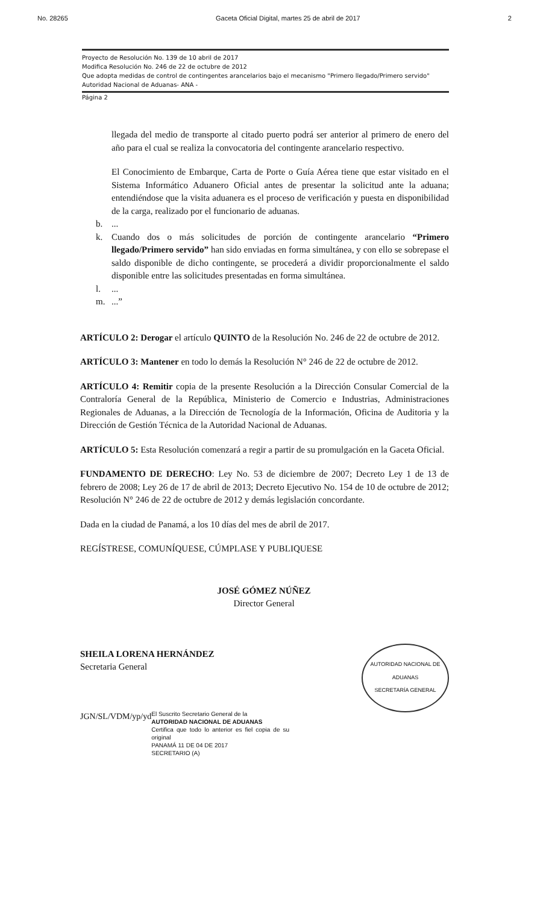No. 28265 Gaceta Oficial Digital, martes 25 de abril de 2017 2
Proyecto de Resolución No. 139 de 10 abril de 2017
Modifica Resolución No. 246 de 22 de octubre de 2012
Que adopta medidas de control de contingentes arancelarios bajo el mecanismo "Primero llegado/Primero servido"
Autoridad Nacional de Aduanas- ANA -
Página 2
llegada del medio de transporte al citado puerto podrá ser anterior al primero de enero del año para el cual se realiza la convocatoria del contingente arancelario respectivo.
El Conocimiento de Embarque, Carta de Porte o Guía Aérea tiene que estar visitado en el Sistema Informático Aduanero Oficial antes de presentar la solicitud ante la aduana; entendiéndose que la visita aduanera es el proceso de verificación y puesta en disponibilidad de la carga, realizado por el funcionario de aduanas.
b....
k. Cuando dos o más solicitudes de porción de contingente arancelario “Primero llegado/Primero servido” han sido enviadas en forma simultánea, y con ello se sobrepase el saldo disponible de dicho contingente, se procederá a dividir proporcionalmente el saldo disponible entre las solicitudes presentadas en forma simultánea.
l....
m....”
ARTÍCULO 2: Derogar el artículo QUINTO de la Resolución No. 246 de 22 de octubre de 2012.
ARTÍCULO 3: Mantener en todo lo demás la Resolución N° 246 de 22 de octubre de 2012.
ARTÍCULO 4: Remitir copia de la presente Resolución a la Dirección Consular Comercial de la Contraloría General de la República, Ministerio de Comercio e Industrias, Administraciones Regionales de Aduanas, a la Dirección de Tecnología de la Información, Oficina de Auditoria y la Dirección de Gestión Técnica de la Autoridad Nacional de Aduanas.
ARTÍCULO 5: Esta Resolución comenzará a regir a partir de su promulgación en la Gaceta Oficial.
FUNDAMENTO DE DERECHO: Ley No. 53 de diciembre de 2007; Decreto Ley 1 de 13 de febrero de 2008; Ley 26 de 17 de abril de 2013; Decreto Ejecutivo No. 154 de 10 de octubre de 2012; Resolución N° 246 de 22 de octubre de 2012 y demás legislación concordante.
Dada en la ciudad de Panamá, a los 10 días del mes de abril de 2017.
REGÍSTRESE, COMUNÍQUESE, CÚMPLASE Y PUBLIQUESE
JOSÉ GÓMEZ NÚÑEZ
Director General
SHEILA LORENA HERNÁNDEZ
Secretaria General
JGN/SL/VDM/yp/yd
El Suscrito Secretario General de la
AUTORIDAD NACIONAL DE ADUANAS
Certifica que todo lo anterior es fiel copia de su original
PANAMÁ 11 DE 04 DE 2017
SECRETARIO (A)
AUTORIDAD NACIONAL DE ADUANAS
SECRETARÍA GENERAL